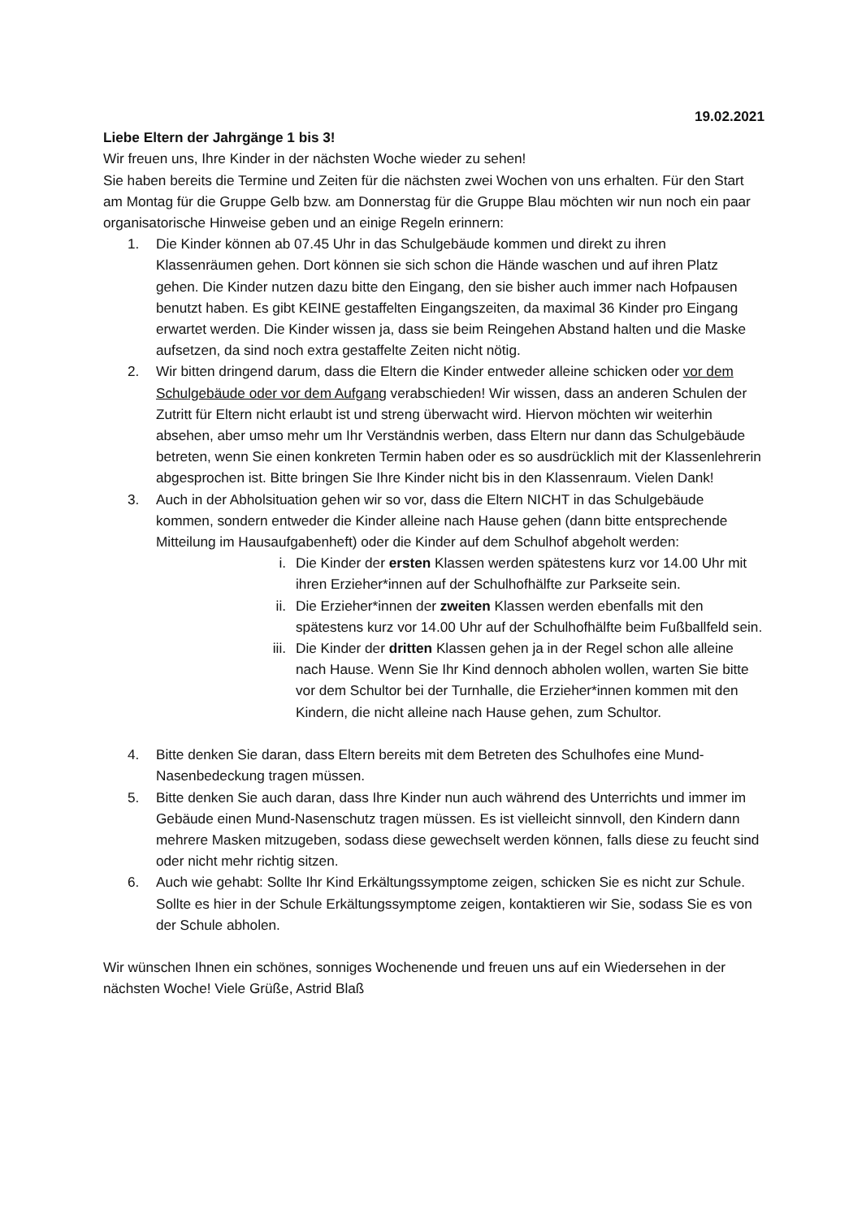19.02.2021
Liebe Eltern der Jahrgänge 1 bis 3!
Wir freuen uns, Ihre Kinder in der nächsten Woche wieder zu sehen!
Sie haben bereits die Termine und Zeiten für die nächsten zwei Wochen von uns erhalten. Für den Start am Montag für die Gruppe Gelb bzw. am Donnerstag für die Gruppe Blau möchten wir nun noch ein paar organisatorische Hinweise geben und an einige Regeln erinnern:
1. Die Kinder können ab 07.45 Uhr in das Schulgebäude kommen und direkt zu ihren Klassenräumen gehen. Dort können sie sich schon die Hände waschen und auf ihren Platz gehen. Die Kinder nutzen dazu bitte den Eingang, den sie bisher auch immer nach Hofpausen benutzt haben. Es gibt KEINE gestaffelten Eingangszeiten, da maximal 36 Kinder pro Eingang erwartet werden. Die Kinder wissen ja, dass sie beim Reingehen Abstand halten und die Maske aufsetzen, da sind noch extra gestaffelte Zeiten nicht nötig.
2. Wir bitten dringend darum, dass die Eltern die Kinder entweder alleine schicken oder vor dem Schulgebäude oder vor dem Aufgang verabschieden! Wir wissen, dass an anderen Schulen der Zutritt für Eltern nicht erlaubt ist und streng überwacht wird. Hiervon möchten wir weiterhin absehen, aber umso mehr um Ihr Verständnis werben, dass Eltern nur dann das Schulgebäude betreten, wenn Sie einen konkreten Termin haben oder es so ausdrücklich mit der Klassenlehrerin abgesprochen ist. Bitte bringen Sie Ihre Kinder nicht bis in den Klassenraum. Vielen Dank!
3. Auch in der Abholsituation gehen wir so vor, dass die Eltern NICHT in das Schulgebäude kommen, sondern entweder die Kinder alleine nach Hause gehen (dann bitte entsprechende Mitteilung im Hausaufgabenheft) oder die Kinder auf dem Schulhof abgeholt werden:
i. Die Kinder der ersten Klassen werden spätestens kurz vor 14.00 Uhr mit ihren Erzieher*innen auf der Schulhofhälfte zur Parkseite sein.
ii. Die Erzieher*innen der zweiten Klassen werden ebenfalls mit den spätestens kurz vor 14.00 Uhr auf der Schulhofhälfte beim Fußballfeld sein.
iii. Die Kinder der dritten Klassen gehen ja in der Regel schon alle alleine nach Hause. Wenn Sie Ihr Kind dennoch abholen wollen, warten Sie bitte vor dem Schultor bei der Turnhalle, die Erzieher*innen kommen mit den Kindern, die nicht alleine nach Hause gehen, zum Schultor.
4. Bitte denken Sie daran, dass Eltern bereits mit dem Betreten des Schulhofes eine Mund-Nasenbedeckung tragen müssen.
5. Bitte denken Sie auch daran, dass Ihre Kinder nun auch während des Unterrichts und immer im Gebäude einen Mund-Nasenschutz tragen müssen. Es ist vielleicht sinnvoll, den Kindern dann mehrere Masken mitzugeben, sodass diese gewechselt werden können, falls diese zu feucht sind oder nicht mehr richtig sitzen.
6. Auch wie gehabt: Sollte Ihr Kind Erkältungssymptome zeigen, schicken Sie es nicht zur Schule. Sollte es hier in der Schule Erkältungssymptome zeigen, kontaktieren wir Sie, sodass Sie es von der Schule abholen.
Wir wünschen Ihnen ein schönes, sonniges Wochenende und freuen uns auf ein Wiedersehen in der nächsten Woche! Viele Grüße, Astrid Blaß